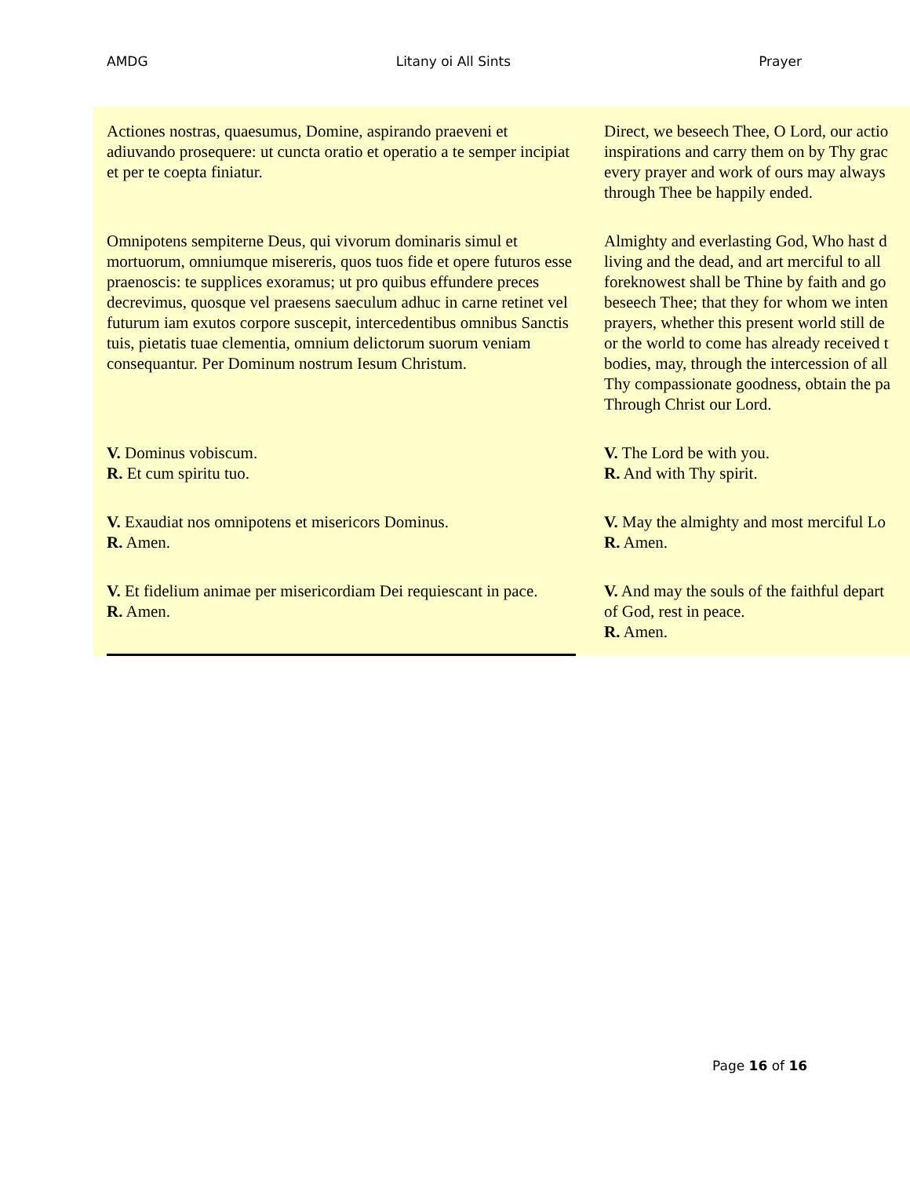AMDG Litany oi All Sints Prayer
| Actiones nostras, quaesumus, Domine, aspirando praeveni et adiuvando prosequere: ut cuncta oratio et operatio a te semper incipiat et per te coepta finiatur. | Direct, we beseech Thee, O Lord, our actio inspirations and carry them on by Thy grac every prayer and work of ours may always through Thee be happily ended. |
| Omnipotens sempiterne Deus, qui vivorum dominaris simul et mortuorum, omniumque misereris, quos tuos fide et opere futuros esse praenoscis: te supplices exoramus; ut pro quibus effundere preces decrevimus, quosque vel praesens saeculum adhuc in carne retinet vel futurum iam exutos corpore suscepit, intercedentibus omnibus Sanctis tuis, pietatis tuae clementia, omnium delictorum suorum veniam consequantur. Per Dominum nostrum Iesum Christum. | Almighty and everlasting God, Who hast d living and the dead, and art merciful to all foreknowest shall be Thine by faith and go beseech Thee; that they for whom we inten prayers, whether this present world still de or the world to come has already received t bodies, may, through the intercession of all Thy compassionate goodness, obtain the pa Through Christ our Lord. |
| V. Dominus vobiscum. R. Et cum spiritu tuo. | V. The Lord be with you. R. And with Thy spirit. |
| V. Exaudiat nos omnipotens et misericors Dominus. R. Amen. | V. May the almighty and most merciful Lo R. Amen. |
| V. Et fidelium animae per misericordiam Dei requiescant in pace. R. Amen. | V. And may the souls of the faithful depart of God, rest in peace. R. Amen. |
Page 16 of 16